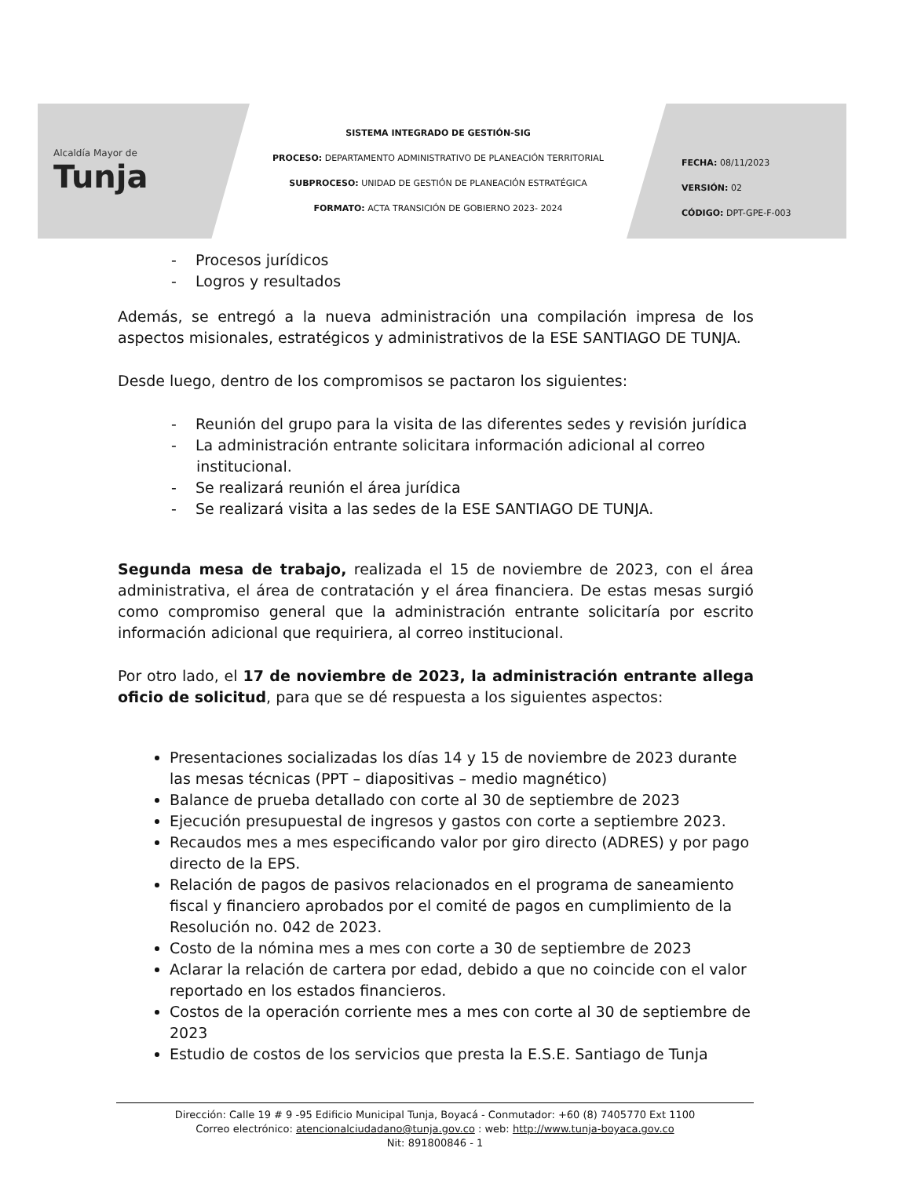Alcaldía Mayor de
Tunja
SISTEMA INTEGRADO DE GESTIÓN-SIG
PROCESO: DEPARTAMENTO ADMINISTRATIVO DE PLANEACIÓN TERRITORIAL
SUBPROCESO: UNIDAD DE GESTIÓN DE PLANEACIÓN ESTRATÉGICA
FORMATO: ACTA TRANSICIÓN DE GOBIERNO 2023- 2024
FECHA: 08/11/2023
VERSIÓN: 02
CÓDIGO: DPT-GPE-F-003
- Procesos jurídicos
- Logros y resultados
Además, se entregó a la nueva administración una compilación impresa de los aspectos misionales, estratégicos y administrativos de la ESE SANTIAGO DE TUNJA.
Desde luego, dentro de los compromisos se pactaron los siguientes:
- Reunión del grupo para la visita de las diferentes sedes y revisión jurídica
- La administración entrante solicitara información adicional al correo institucional.
- Se realizará reunión el área jurídica
- Se realizará visita a las sedes de la ESE SANTIAGO DE TUNJA.
Segunda mesa de trabajo, realizada el 15 de noviembre de 2023, con el área administrativa, el área de contratación y el área financiera. De estas mesas surgió como compromiso general que la administración entrante solicitaría por escrito información adicional que requiriera, al correo institucional.
Por otro lado, el 17 de noviembre de 2023, la administración entrante allega oficio de solicitud, para que se dé respuesta a los siguientes aspectos:
Presentaciones socializadas los días 14 y 15 de noviembre de 2023 durante las mesas técnicas (PPT – diapositivas – medio magnético)
Balance de prueba detallado con corte al 30 de septiembre de 2023
Ejecución presupuestal de ingresos y gastos con corte a septiembre 2023.
Recaudos mes a mes especificando valor por giro directo (ADRES) y por pago directo de la EPS.
Relación de pagos de pasivos relacionados en el programa de saneamiento fiscal y financiero aprobados por el comité de pagos en cumplimiento de la Resolución no. 042 de 2023.
Costo de la nómina mes a mes con corte a 30 de septiembre de 2023
Aclarar la relación de cartera por edad, debido a que no coincide con el valor reportado en los estados financieros.
Costos de la operación corriente mes a mes con corte al 30 de septiembre de 2023
Estudio de costos de los servicios que presta la E.S.E. Santiago de Tunja
Dirección: Calle 19 # 9 -95 Edificio Municipal Tunja, Boyacá - Conmutador: +60 (8) 7405770 Ext 1100
Correo electrónico: atencionalciudadano@tunja.gov.co : web: http://www.tunja-boyaca.gov.co
Nit: 891800846 - 1